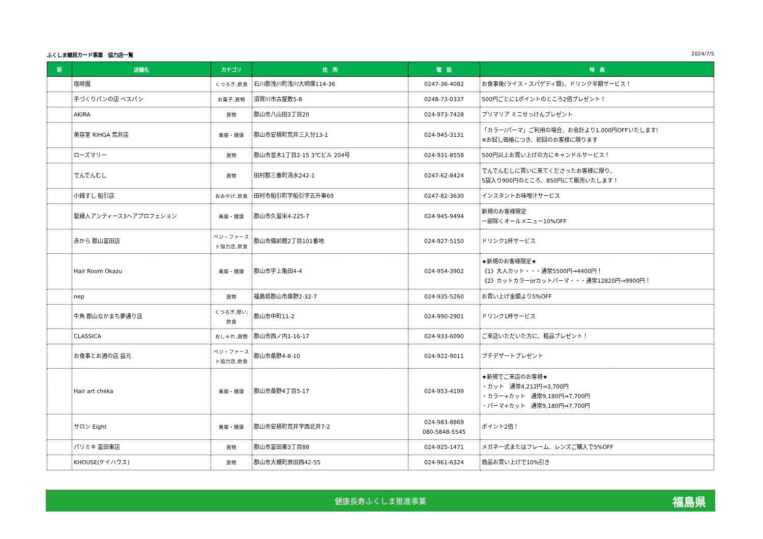ふくしま健民カード事業　協力店一覧 2024/7/5
| 新 | 店舗名 | カテゴリ | 住 所 | 電 話 | 特 典 |
| --- | --- | --- | --- | --- | --- |
| | 珈琲園 | くつろぎ,飲食 | 石川郡浅川町浅川大明塚114-36 | 0247-36-4082 | お食事後(ライス・スパゲティ類)、ドリンク半額サービス！ |
| | 手づくりパンの店 ベスパン | お菓子,買物 | 須賀川市古屋敷5-8 | 0248-73-0337 | 500円ごとに1ポイントのところ2倍プレゼント！ |
| | AKIRA | 買物 | 郡山市八山田3丁目20 | 024-973-7428 | プリマリア ミニせっけんプレゼント |
| | 美容室 RIHGA 荒井店 | 美容・健康 | 郡山市安積町荒井三入分13-1 | 024-945-3131 | 「カラー/パーマ」ご利用の場合、お会計より1,000円OFFいたします! ※お試し価格につき、初回のお客様に限ります |
| | ローズマリー | 買物 | 郡山市並木1丁目2-15 3℃ビル 204号 | 024-931-8558 | 500円以上お買い上げの方にキャンドルサービス！ |
| | でんでんむし | 買物 | 田村郡三春町清水242-1 | 0247-62-8424 | でんでんむしに買いに来てくださったお客様に限り、 5袋入り900円のところ、850円にて販売いたします！ |
| | 小銭すし 船引店 | おみやげ,飲食 | 田村市船引町字船引字五升車69 | 0247-82-3630 | インスタントお味噌汁サービス |
| | 髪縁人アンティース3ヘアプロフェション | 美容・健康 | 郡山市久留米4-225-7 | 024-945-9494 | 新規のお客様限定 一部除くオールメニュー10%OFF |
| | 赤から 郡山富田店 | ベジ・ファースト協力店,飲食 | 郡山市備前館2丁目101番地 | 024-927-5150 | ドリンク1杯サービス |
| | Hair Room Okazu | 美容・健康 | 郡山市字上亀田4-4 | 024-954-3902 | ★新規のお客様限定★ 《1》大人カット・・・通常5500円→4400円！ 《2》カットカラーorカットパーマ・・・通常12820円→9900円！ |
| | nep | 買物 | 福島県郡山市桑野2-32-7 | 024-935-5260 | お買い上げ金額より5%OFF |
| | 牛角 郡山なかまち夢通り店 | くつろぎ,憩い,飲食 | 郡山市中町11-2 | 024-990-2901 | ドリンク1杯サービス |
| | CLASSICA | おしゃれ,買物 | 郡山市西ノ内1-16-17 | 024-933-6090 | ご来店いただいた方に、粗品プレゼント！ |
| | お食事とお酒の店 益元 | ベジ・ファースト協力店,飲食 | 郡山市桑野4-8-10 | 024-922-9011 | プチデザートプレゼント |
| | Hair art cheka | 美容・健康 | 郡山市桑野4丁目5-17 | 024-953-4199 | ★新規でご来店のお客様★ ・カット 通常4,212円⇒3,700円 ・カラー+カット 通常9,180円⇒7,700円 ・パーマ+カット 通常9,180円⇒7,700円 |
| | サロン Eight | 美容・健康 | 郡山市安積町荒井字西北井7-2 | 024-983-8869 080-5848-5545 | ポイント2倍！ |
| | パリミキ 富田東店 | 買物 | 郡山市富田東3丁目88 | 024-925-1471 | メガネ一式またはフレーム、レンズご購入で5%OFF |
| | KHOUSE(ケイハウス) | 買物 | 郡山市大槻町原田西42-55 | 024-961-6324 | 商品お買い上げで10%引き |
健康長寿ふくしま推進事業 福島県